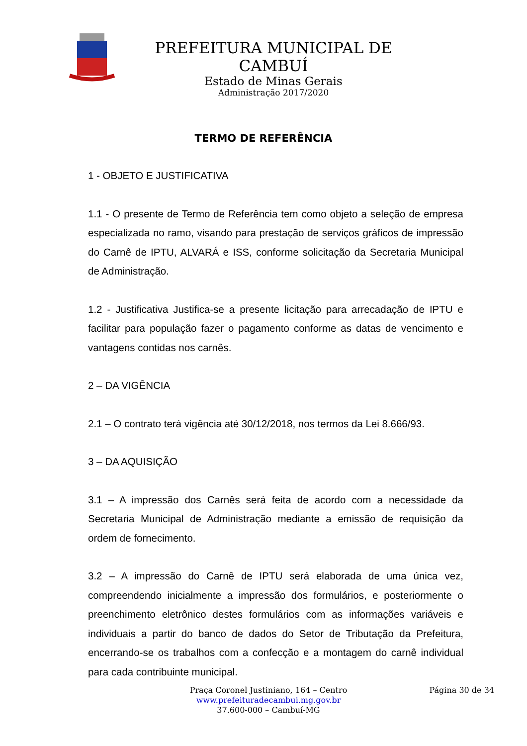PREFEITURA MUNICIPAL DE CAMBUÍ
Estado de Minas Gerais
Administração 2017/2020
TERMO DE REFERÊNCIA
1 - OBJETO E JUSTIFICATIVA
1.1 - O presente de Termo de Referência tem como objeto a seleção de empresa especializada no ramo, visando para prestação de serviços gráficos de impressão do Carnê de IPTU, ALVARÁ e ISS, conforme solicitação da Secretaria Municipal de Administração.
1.2 - Justificativa Justifica-se a presente licitação para arrecadação de IPTU e facilitar para população fazer o pagamento conforme as datas de vencimento e vantagens contidas nos carnês.
2 – DA VIGÊNCIA
2.1 – O contrato terá vigência até 30/12/2018, nos termos da Lei 8.666/93.
3 – DA AQUISIÇÃO
3.1 – A impressão dos Carnês será feita de acordo com a necessidade da Secretaria Municipal de Administração mediante a emissão de requisição da ordem de fornecimento.
3.2 – A impressão do Carnê de IPTU será elaborada de uma única vez, compreendendo inicialmente a impressão dos formulários, e posteriormente o preenchimento eletrônico destes formulários com as informações variáveis e individuais a partir do banco de dados do Setor de Tributação da Prefeitura, encerrando-se os trabalhos com a confecção e a montagem do carnê individual para cada contribuinte municipal.
Praça Coronel Justiniano, 164 – Centro
www.prefeituradecambui.mg.gov.br
37.600-000 – Cambuí-MG
Página 30 de 34